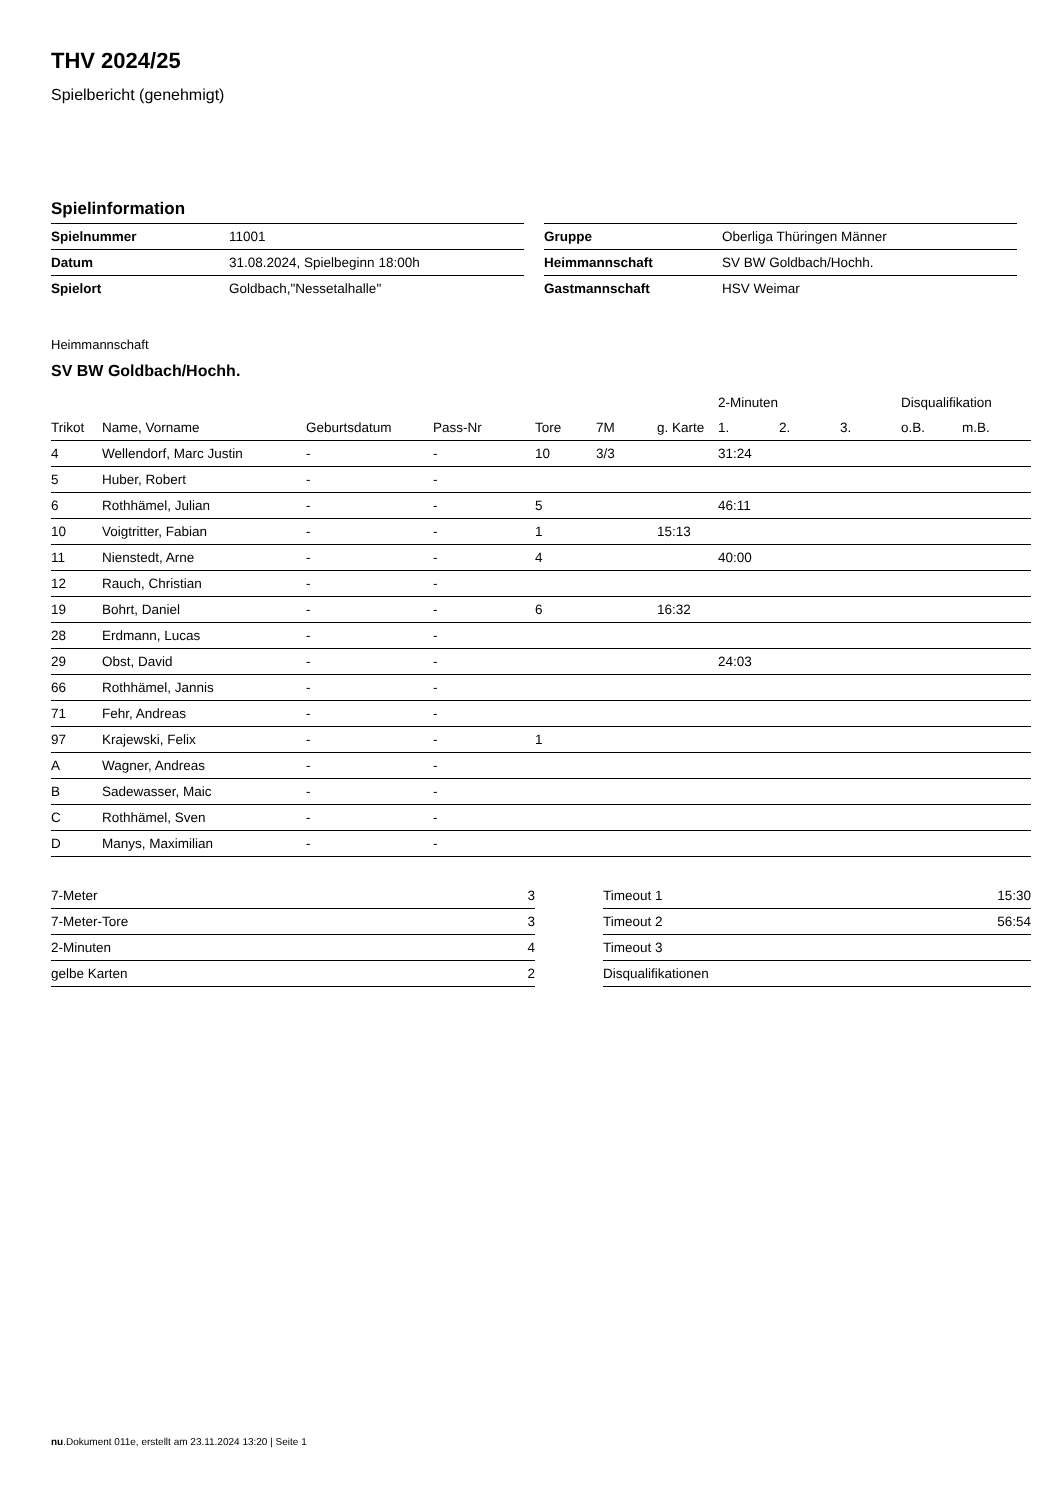THV 2024/25
Spielbericht (genehmigt)
Spielinformation
| Spielnummer | 11001 |
| Datum | 31.08.2024, Spielbeginn 18:00h |
| Spielort | Goldbach,"Nessetalhalle" |
| Gruppe | Oberliga Thüringen Männer |
| Heimmannschaft | SV BW Goldbach/Hochh. |
| Gastmannschaft | HSV Weimar |
Heimmannschaft
SV BW Goldbach/Hochh.
| | | | | | | | 2-Minuten | | | Disqualifikation | |
| --- | --- | --- | --- | --- | --- | --- | --- | --- | --- | --- | --- |
| Trikot | Name, Vorname | Geburtsdatum | Pass-Nr | Tore | 7M | g. Karte | 1. | 2. | 3. | o.B. | m.B. |
| 4 | Wellendorf, Marc Justin | - | - | 10 | 3/3 | | 31:24 | | | | |
| 5 | Huber, Robert | - | - | | | | | | | | |
| 6 | Rothhämel, Julian | - | - | 5 | | | 46:11 | | | | |
| 10 | Voigtritter, Fabian | - | - | 1 | | 15:13 | | | | | |
| 11 | Nienstedt, Arne | - | - | 4 | | | 40:00 | | | | |
| 12 | Rauch, Christian | - | - | | | | | | | | |
| 19 | Bohrt, Daniel | - | - | 6 | | 16:32 | | | | | |
| 28 | Erdmann, Lucas | - | - | | | | | | | | |
| 29 | Obst, David | - | - | | | | 24:03 | | | | |
| 66 | Rothhämel, Jannis | - | - | | | | | | | | |
| 71 | Fehr, Andreas | - | - | | | | | | | | |
| 97 | Krajewski, Felix | - | - | 1 | | | | | | | |
| A | Wagner, Andreas | - | - | | | | | | | | |
| B | Sadewasser, Maic | - | - | | | | | | | | |
| C | Rothhämel, Sven | - | - | | | | | | | | |
| D | Manys, Maximilian | - | - | | | | | | | | |
| 7-Meter | 3 |
| 7-Meter-Tore | 3 |
| 2-Minuten | 4 |
| gelbe Karten | 2 |
| Timeout 1 | 15:30 |
| Timeout 2 | 56:54 |
| Timeout 3 | |
| Disqualifikationen | |
nu.Dokument 011e, erstellt am 23.11.2024 13:20 | Seite 1